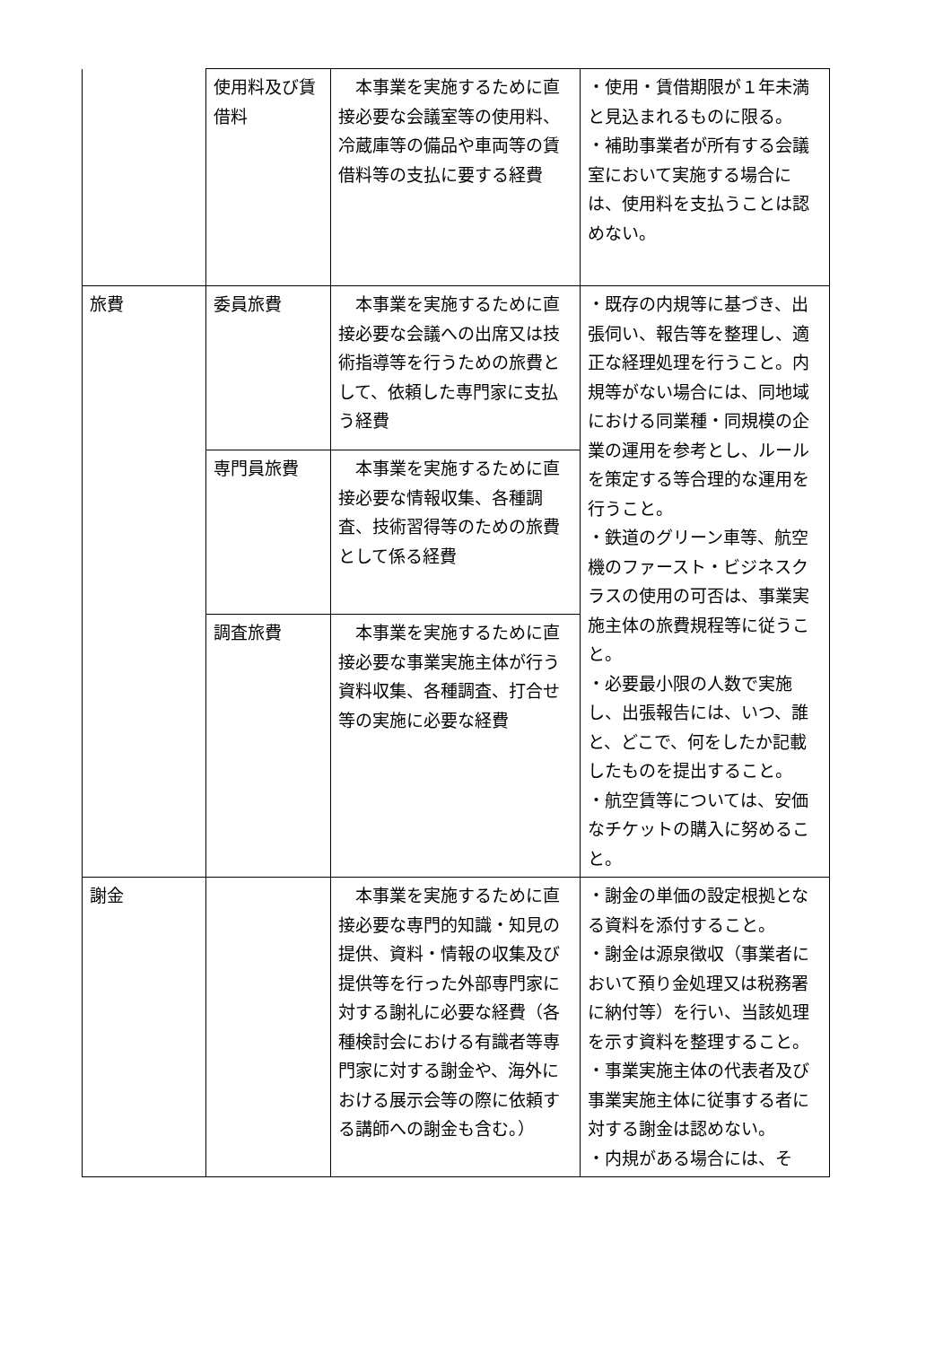| | 使用料及び賃借料 | 本事業を実施するために直接必要な会議室等の使用料、冷蔵庫等の備品や車両等の賃借料等の支払に要する経費 | ・使用・賃借期限が１年未満と見込まれるものに限る。 ・補助事業者が所有する会議室において実施する場合には、使用料を支払うことは認めない。 |
| 旅費 | 委員旅費 | 本事業を実施するために直接必要な会議への出席又は技術指導等を行うための旅費として、依頼した専門家に支払う経費 | ・既存の内規等に基づき、出張伺い、報告等を整理し、適正な経理処理を行うこと。内規等がない場合には、同地域における同業種・同規模の企業の運用を参考とし、ルールを策定する等合理的な運用を行うこと。 ・鉄道のグリーン車等、航空機のファースト・ビジネスクラスの使用の可否は、事業実施主体の旅費規程等に従うこと。 ・必要最小限の人数で実施し、出張報告には、いつ、誰と、どこで、何をしたか記載したものを提出すること。 ・航空賃等については、安価なチケットの購入に努めること。 |
| | 専門員旅費 | 本事業を実施するために直接必要な情報収集、各種調査、技術習得等のための旅費として係る経費 | |
| | 調査旅費 | 本事業を実施するために直接必要な事業実施主体が行う資料収集、各種調査、打合せ等の実施に必要な経費 | |
| 謝金 | | 本事業を実施するために直接必要な専門的知識・知見の提供、資料・情報の収集及び提供等を行った外部専門家に対する謝礼に必要な経費（各種検討会における有識者等専門家に対する謝金や、海外における展示会等の際に依頼する講師への謝金も含む。） | ・謝金の単価の設定根拠となる資料を添付すること。 ・謝金は源泉徴収（事業者において預り金処理又は税務署に納付等）を行い、当該処理を示す資料を整理すること。 ・事業実施主体の代表者及び事業実施主体に従事する者に対する謝金は認めない。 ・内規がある場合には、そ |